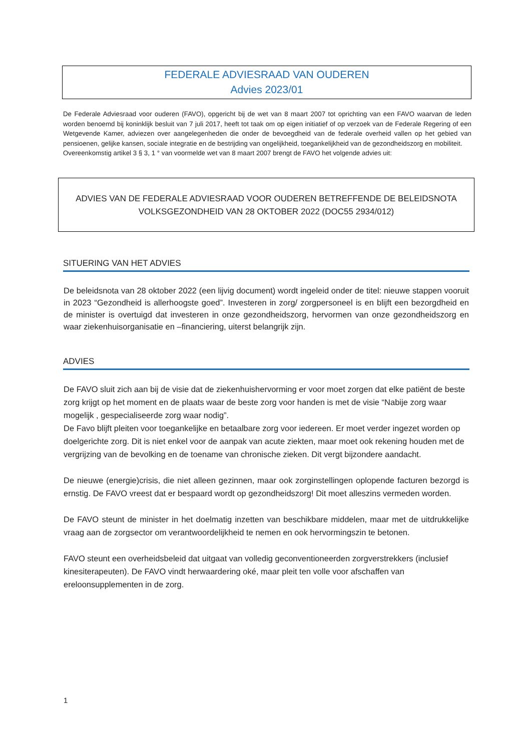FEDERALE ADVIESRAAD VAN OUDEREN
Advies 2023/01
De Federale Adviesraad voor ouderen (FAVO), opgericht bij de wet van 8 maart 2007 tot oprichting van een FAVO waarvan de leden worden benoemd bij koninklijk besluit van 7 juli 2017, heeft tot taak om op eigen initiatief of op verzoek van de Federale Regering of een Wetgevende Kamer, adviezen over aangelegenheden die onder de bevoegdheid van de federale overheid vallen op het gebied van pensioenen, gelijke kansen, sociale integratie en de bestrijding van ongelijkheid, toegankelijkheid van de gezondheidszorg en mobiliteit.
Overeenkomstig artikel 3 § 3, 1 ° van voormelde wet van 8 maart 2007 brengt de FAVO het volgende advies uit:
ADVIES VAN DE FEDERALE ADVIESRAAD VOOR OUDEREN BETREFFENDE DE BELEIDSNOTA
VOLKSGEZONDHEID VAN 28 OKTOBER 2022 (DOC55 2934/012)
SITUERING VAN HET ADVIES
De beleidsnota van 28 oktober 2022 (een lijvig document) wordt ingeleid onder de titel: nieuwe stappen vooruit in 2023 “Gezondheid is allerhoogste goed”. Investeren in zorg/ zorgpersoneel is en blijft een bezorgdheid en de minister is overtuigd dat investeren in onze gezondheidszorg, hervormen van onze gezondheidszorg en waar ziekenhuisorganisatie en –financiering, uiterst belangrijk zijn.
ADVIES
De FAVO sluit zich aan bij de visie dat de ziekenhuishervorming er voor moet zorgen dat elke patiënt de beste zorg krijgt op het moment en de plaats waar de beste zorg voor handen is met de visie “Nabije zorg waar mogelijk , gespecialiseerde zorg waar nodig”.
De Favo blijft pleiten voor toegankelijke en betaalbare zorg voor iedereen. Er moet verder ingezet worden op doelgerichte zorg. Dit is niet enkel voor de aanpak van acute ziekten, maar moet ook rekening houden met de vergrijzing van de bevolking en de toename van chronische zieken. Dit vergt bijzondere aandacht.
De nieuwe (energie)crisis, die niet alleen gezinnen, maar ook zorginstellingen oplopende facturen bezorgd is ernstig. De FAVO vreest dat er bespaard wordt op gezondheidszorg! Dit moet alleszins vermeden worden.
De FAVO steunt de minister in het doelmatig inzetten van beschikbare middelen, maar met de uitdrukkelijke vraag aan de zorgsector om verantwoordelijkheid te nemen en ook hervormingszin te betonen.
FAVO steunt een overheidsbeleid dat uitgaat van volledig geconventioneerden zorgverstrekkers (inclusief kinesiterapeuten). De FAVO vindt herwaardering oké, maar pleit ten volle voor afschaffen van ereloonsupplementen in de zorg.
1